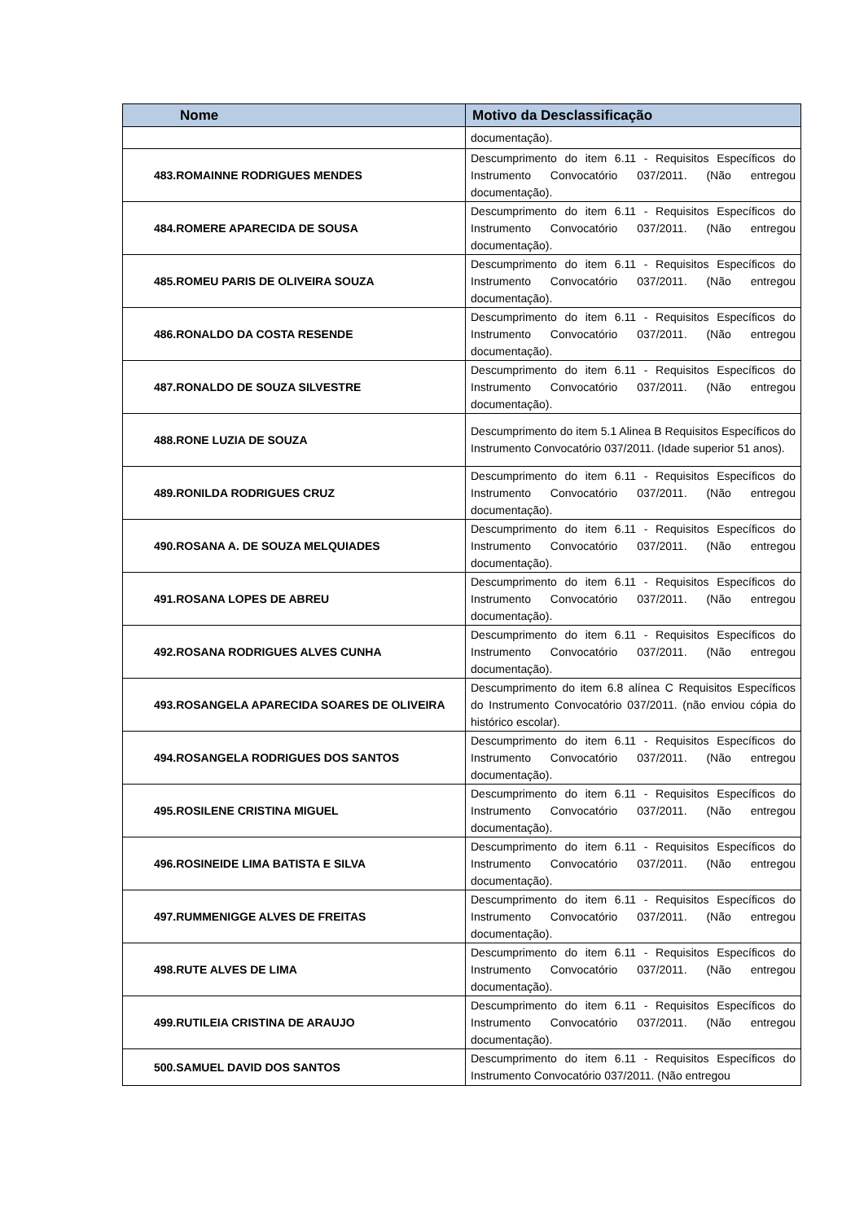| Nome | Motivo da Desclassificação |
| --- | --- |
| | documentação). |
| 483.ROMAINNE RODRIGUES MENDES | Descumprimento do item 6.11 - Requisitos Específicos do Instrumento Convocatório 037/2011. (Não entregou documentação). |
| 484.ROMERE APARECIDA DE SOUSA | Descumprimento do item 6.11 - Requisitos Específicos do Instrumento Convocatório 037/2011. (Não entregou documentação). |
| 485.ROMEU PARIS DE OLIVEIRA SOUZA | Descumprimento do item 6.11 - Requisitos Específicos do Instrumento Convocatório 037/2011. (Não entregou documentação). |
| 486.RONALDO DA COSTA RESENDE | Descumprimento do item 6.11 - Requisitos Específicos do Instrumento Convocatório 037/2011. (Não entregou documentação). |
| 487.RONALDO DE SOUZA SILVESTRE | Descumprimento do item 6.11 - Requisitos Específicos do Instrumento Convocatório 037/2011. (Não entregou documentação). |
| 488.RONE LUZIA DE SOUZA | Descumprimento do item 5.1 Alinea B Requisitos Específicos do Instrumento Convocatório 037/2011. (Idade superior 51 anos). |
| 489.RONILDA RODRIGUES CRUZ | Descumprimento do item 6.11 - Requisitos Específicos do Instrumento Convocatório 037/2011. (Não entregou documentação). |
| 490.ROSANA A. DE SOUZA MELQUIADES | Descumprimento do item 6.11 - Requisitos Específicos do Instrumento Convocatório 037/2011. (Não entregou documentação). |
| 491.ROSANA LOPES DE ABREU | Descumprimento do item 6.11 - Requisitos Específicos do Instrumento Convocatório 037/2011. (Não entregou documentação). |
| 492.ROSANA RODRIGUES ALVES CUNHA | Descumprimento do item 6.11 - Requisitos Específicos do Instrumento Convocatório 037/2011. (Não entregou documentação). |
| 493.ROSANGELA APARECIDA SOARES DE OLIVEIRA | Descumprimento do item 6.8 alínea C Requisitos Específicos do Instrumento Convocatório 037/2011. (não enviou cópia do histórico escolar). |
| 494.ROSANGELA RODRIGUES DOS SANTOS | Descumprimento do item 6.11 - Requisitos Específicos do Instrumento Convocatório 037/2011. (Não entregou documentação). |
| 495.ROSILENE CRISTINA MIGUEL | Descumprimento do item 6.11 - Requisitos Específicos do Instrumento Convocatório 037/2011. (Não entregou documentação). |
| 496.ROSINEIDE LIMA BATISTA E SILVA | Descumprimento do item 6.11 - Requisitos Específicos do Instrumento Convocatório 037/2011. (Não entregou documentação). |
| 497.RUMMENIGGE ALVES DE FREITAS | Descumprimento do item 6.11 - Requisitos Específicos do Instrumento Convocatório 037/2011. (Não entregou documentação). |
| 498.RUTE ALVES DE LIMA | Descumprimento do item 6.11 - Requisitos Específicos do Instrumento Convocatório 037/2011. (Não entregou documentação). |
| 499.RUTILEIA CRISTINA DE ARAUJO | Descumprimento do item 6.11 - Requisitos Específicos do Instrumento Convocatório 037/2011. (Não entregou documentação). |
| 500.SAMUEL DAVID DOS SANTOS | Descumprimento do item 6.11 - Requisitos Específicos do Instrumento Convocatório 037/2011. (Não entregou |